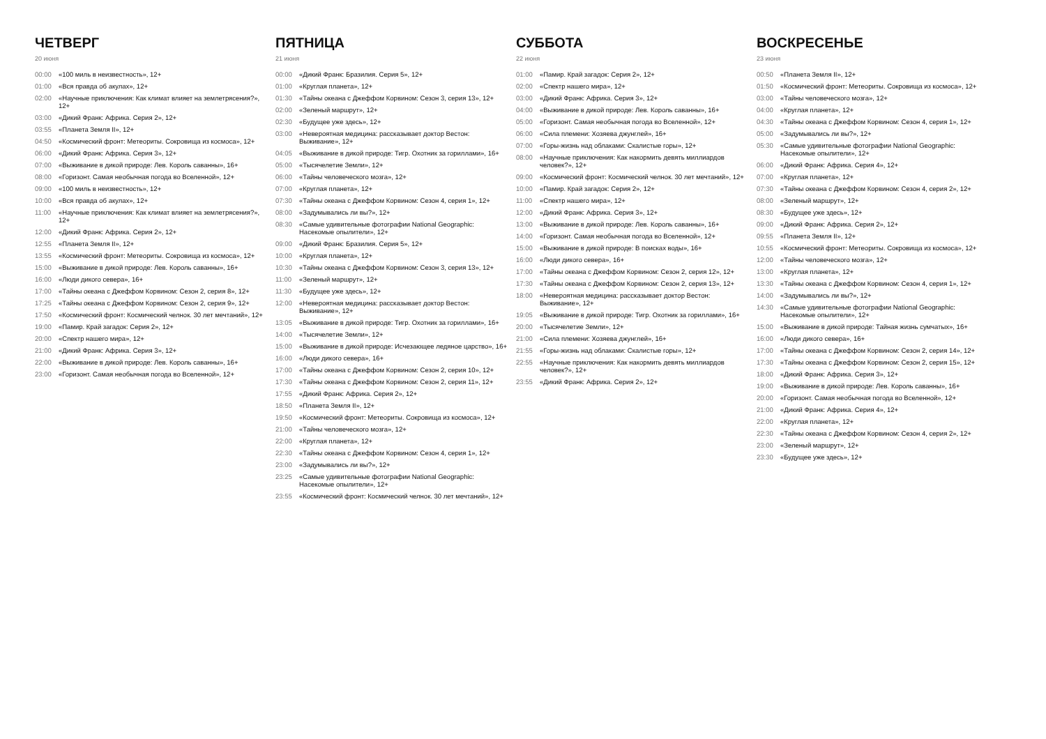ЧЕТВЕРГ
20 июня
00:00 «100 миль в неизвестность», 12+
01:00 «Вся правда об акулах», 12+
02:00 «Научные приключения: Как климат влияет на землетрясения?», 12+
03:00 «Дикий Франк: Африка. Серия 2», 12+
03:55 «Планета Земля II», 12+
04:50 «Космический фронт: Метеориты. Сокровища из космоса», 12+
06:00 «Дикий Франк: Африка. Серия 3», 12+
07:00 «Выживание в дикой природе: Лев. Король саванны», 16+
08:00 «Горизонт. Самая необычная погода во Вселенной», 12+
09:00 «100 миль в неизвестность», 12+
10:00 «Вся правда об акулах», 12+
11:00 «Научные приключения: Как климат влияет на землетрясения?», 12+
12:00 «Дикий Франк: Африка. Серия 2», 12+
12:55 «Планета Земля II», 12+
13:55 «Космический фронт: Метеориты. Сокровища из космоса», 12+
15:00 «Выживание в дикой природе: Лев. Король саванны», 16+
16:00 «Люди дикого севера», 16+
17:00 «Тайны океана с Джеффом Корвином: Сезон 2, серия 8», 12+
17:25 «Тайны океана с Джеффом Корвином: Сезон 2, серия 9», 12+
17:50 «Космический фронт: Космический челнок. 30 лет мечтаний», 12+
19:00 «Памир. Край загадок: Серия 2», 12+
20:00 «Спектр нашего мира», 12+
21:00 «Дикий Франк: Африка. Серия 3», 12+
22:00 «Выживание в дикой природе: Лев. Король саванны», 16+
23:00 «Горизонт. Самая необычная погода во Вселенной», 12+
ПЯТНИЦА
21 июня
00:00 «Дикий Франк: Бразилия. Серия 5», 12+
01:00 «Круглая планета», 12+
01:30 «Тайны океана с Джеффом Корвином: Сезон 3, серия 13», 12+
02:00 «Зеленый маршрут», 12+
02:30 «Будущее уже здесь», 12+
03:00 «Невероятная медицина: рассказывает доктор Вестон: Выживание», 12+
04:05 «Выживание в дикой природе: Тигр. Охотник за гориллами», 16+
05:00 «Тысячелетие Земли», 12+
06:00 «Тайны человеческого мозга», 12+
07:00 «Круглая планета», 12+
07:30 «Тайны океана с Джеффом Корвином: Сезон 4, серия 1», 12+
08:00 «Задумывались ли вы?», 12+
08:30 «Самые удивительные фотографии National Geographic: Насекомые опылители», 12+
09:00 «Дикий Франк: Бразилия. Серия 5», 12+
10:00 «Круглая планета», 12+
10:30 «Тайны океана с Джеффом Корвином: Сезон 3, серия 13», 12+
11:00 «Зеленый маршрут», 12+
11:30 «Будущее уже здесь», 12+
12:00 «Невероятная медицина: рассказывает доктор Вестон: Выживание», 12+
13:05 «Выживание в дикой природе: Тигр. Охотник за гориллами», 16+
14:00 «Тысячелетие Земли», 12+
15:00 «Выживание в дикой природе: Исчезающее ледяное царство», 16+
16:00 «Люди дикого севера», 16+
17:00 «Тайны океана с Джеффом Корвином: Сезон 2, серия 10», 12+
17:30 «Тайны океана с Джеффом Корвином: Сезон 2, серия 11», 12+
17:55 «Дикий Франк: Африка. Серия 2», 12+
18:50 «Планета Земля II», 12+
19:50 «Космический фронт: Метеориты. Сокровища из космоса», 12+
21:00 «Тайны человеческого мозга», 12+
22:00 «Круглая планета», 12+
22:30 «Тайны океана с Джеффом Корвином: Сезон 4, серия 1», 12+
23:00 «Задумывались ли вы?», 12+
23:25 «Самые удивительные фотографии National Geographic: Насекомые опылители», 12+
23:55 «Космический фронт: Космический челнок. 30 лет мечтаний», 12+
СУББОТА
22 июня
01:00 «Памир. Край загадок: Серия 2», 12+
02:00 «Спектр нашего мира», 12+
03:00 «Дикий Франк: Африка. Серия 3», 12+
04:00 «Выживание в дикой природе: Лев. Король саванны», 16+
05:00 «Горизонт. Самая необычная погода во Вселенной», 12+
06:00 «Сила племени: Хозяева джунглей», 16+
07:00 «Горы-жизнь над облаками: Скалистые горы», 12+
08:00 «Научные приключения: Как накормить девять миллиардов человек?», 12+
09:00 «Космический фронт: Космический челнок. 30 лет мечтаний», 12+
10:00 «Памир. Край загадок: Серия 2», 12+
11:00 «Спектр нашего мира», 12+
12:00 «Дикий Франк: Африка. Серия 3», 12+
13:00 «Выживание в дикой природе: Лев. Король саванны», 16+
14:00 «Горизонт. Самая необычная погода во Вселенной», 12+
15:00 «Выживание в дикой природе: В поисках воды», 16+
16:00 «Люди дикого севера», 16+
17:00 «Тайны океана с Джеффом Корвином: Сезон 2, серия 12», 12+
17:30 «Тайны океана с Джеффом Корвином: Сезон 2, серия 13», 12+
18:00 «Невероятная медицина: рассказывает доктор Вестон: Выживание», 12+
19:05 «Выживание в дикой природе: Тигр. Охотник за гориллами», 16+
20:00 «Тысячелетие Земли», 12+
21:00 «Сила племени: Хозяева джунглей», 16+
21:55 «Горы-жизнь над облаками: Скалистые горы», 12+
22:55 «Научные приключения: Как накормить девять миллиардов человек?», 12+
23:55 «Дикий Франк: Африка. Серия 2», 12+
ВОСКРЕСЕНЬЕ
23 июня
00:50 «Планета Земля II», 12+
01:50 «Космический фронт: Метеориты. Сокровища из космоса», 12+
03:00 «Тайны человеческого мозга», 12+
04:00 «Круглая планета», 12+
04:30 «Тайны океана с Джеффом Корвином: Сезон 4, серия 1», 12+
05:00 «Задумывались ли вы?», 12+
05:30 «Самые удивительные фотографии National Geographic: Насекомые опылители», 12+
06:00 «Дикий Франк: Африка. Серия 4», 12+
07:00 «Круглая планета», 12+
07:30 «Тайны океана с Джеффом Корвином: Сезон 4, серия 2», 12+
08:00 «Зеленый маршрут», 12+
08:30 «Будущее уже здесь», 12+
09:00 «Дикий Франк: Африка. Серия 2», 12+
09:55 «Планета Земля II», 12+
10:55 «Космический фронт: Метеориты. Сокровища из космоса», 12+
12:00 «Тайны человеческого мозга», 12+
13:00 «Круглая планета», 12+
13:30 «Тайны океана с Джеффом Корвином: Сезон 4, серия 1», 12+
14:00 «Задумывались ли вы?», 12+
14:30 «Самые удивительные фотографии National Geographic: Насекомые опылители», 12+
15:00 «Выживание в дикой природе: Тайная жизнь сумчатых», 16+
16:00 «Люди дикого севера», 16+
17:00 «Тайны океана с Джеффом Корвином: Сезон 2, серия 14», 12+
17:30 «Тайны океана с Джеффом Корвином: Сезон 2, серия 15», 12+
18:00 «Дикий Франк: Африка. Серия 3», 12+
19:00 «Выживание в дикой природе: Лев. Король саванны», 16+
20:00 «Горизонт. Самая необычная погода во Вселенной», 12+
21:00 «Дикий Франк: Африка. Серия 4», 12+
22:00 «Круглая планета», 12+
22:30 «Тайны океана с Джеффом Корвином: Сезон 4, серия 2», 12+
23:00 «Зеленый маршрут», 12+
23:30 «Будущее уже здесь», 12+